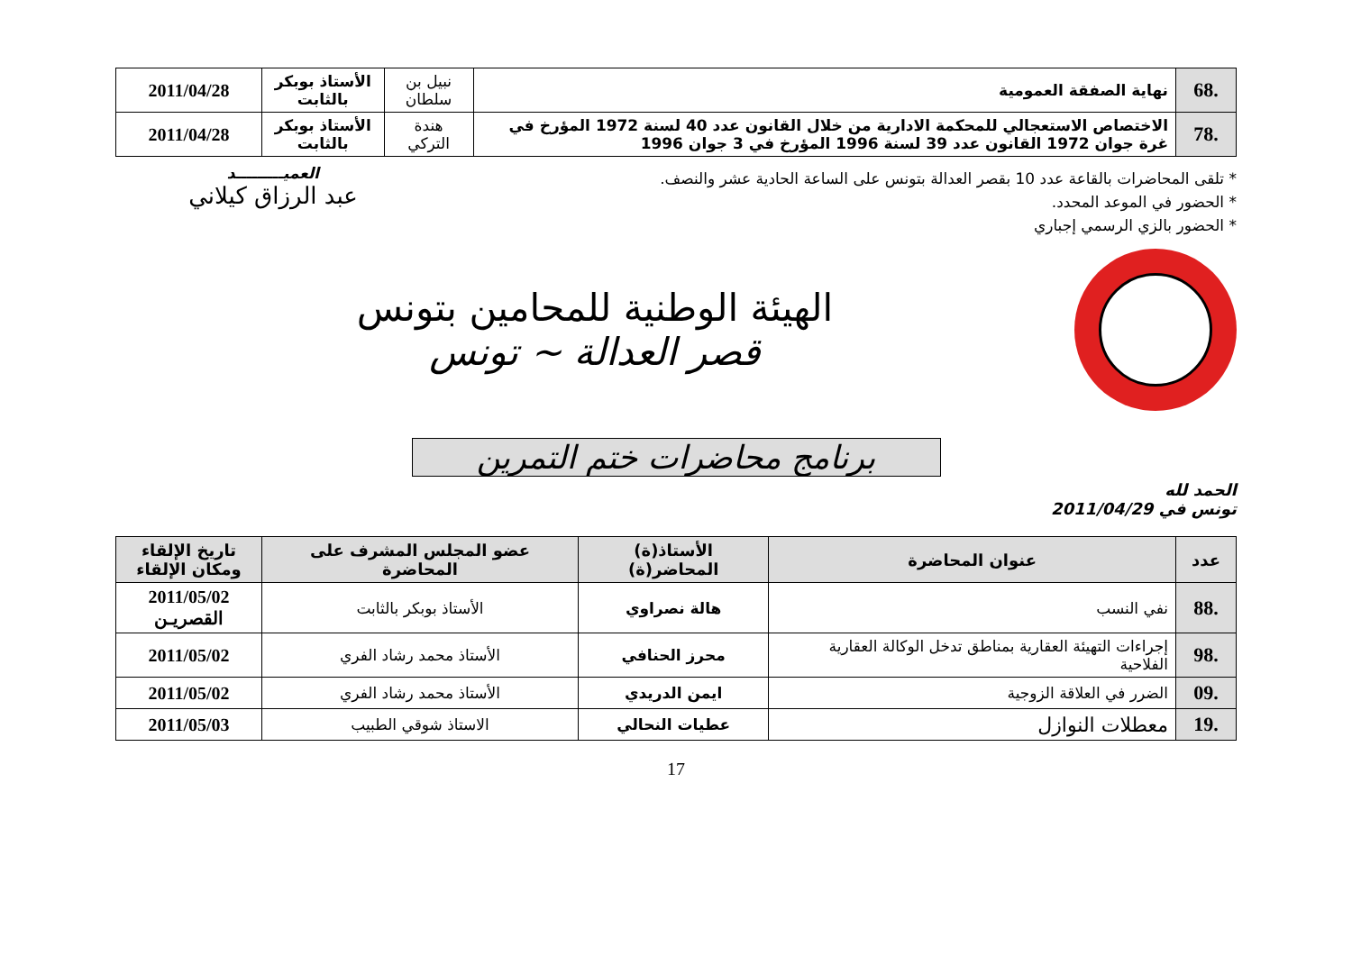| .68 | نهاية الصفقة العمومية | نبيل بن سلطان | الأستاذ بوبكر بالثابت | 2011/04/28 |
| .78 | الاختصاص الاستعجالي للمحكمة الادارية من خلال القانون عدد 40 لسنة 1972 المؤرخ في غرة جوان 1972 القانون عدد 39 لسنة 1996 المؤرخ في 3 جوان 1996 | هندة التركي | الأستاذ بوبكر بالثابت | 2011/04/28 |
* تلقى المحاضرات بالقاعة عدد 10 بقصر العدالة بتونس على الساعة الحادية عشر والنصف.
* الحضور في الموعد المحدد.
* الحضور بالزي الرسمي إجباري
العميـــــــــد
عبد الرزاق كيلاني
الهيئة الوطنية للمحامين بتونس
قصر العدالة ~ تونس
برنامج محاضرات ختم التمرين
الحمد لله
تونس في 2011/04/29
| عدد | عنوان المحاضرة | الأستاذ(ة) المحاضر(ة) | عضو المجلس المشرف على المحاضرة | تاريخ الإلقاء ومكان الإلقاء |
| --- | --- | --- | --- | --- |
| .88 | نفي النسب | هالة نصراوي | الأستاذ بوبكر بالثابت | 2011/05/02 القصريـن |
| .98 | إجراءات التهيئة العقارية بمناطق تدخل الوكالة العقارية الفلاحية | محرز الحنافي | الأستاذ محمد رشاد الفري | 2011/05/02 |
| .09 | الضرر في العلاقة الزوجية | ايمن الدريدي | الأستاذ محمد رشاد الفري | 2011/05/02 |
| .19 | معطلات النوازل | عطيات النحالي | الاستاذ شوقي الطبيب | 2011/05/03 |
17